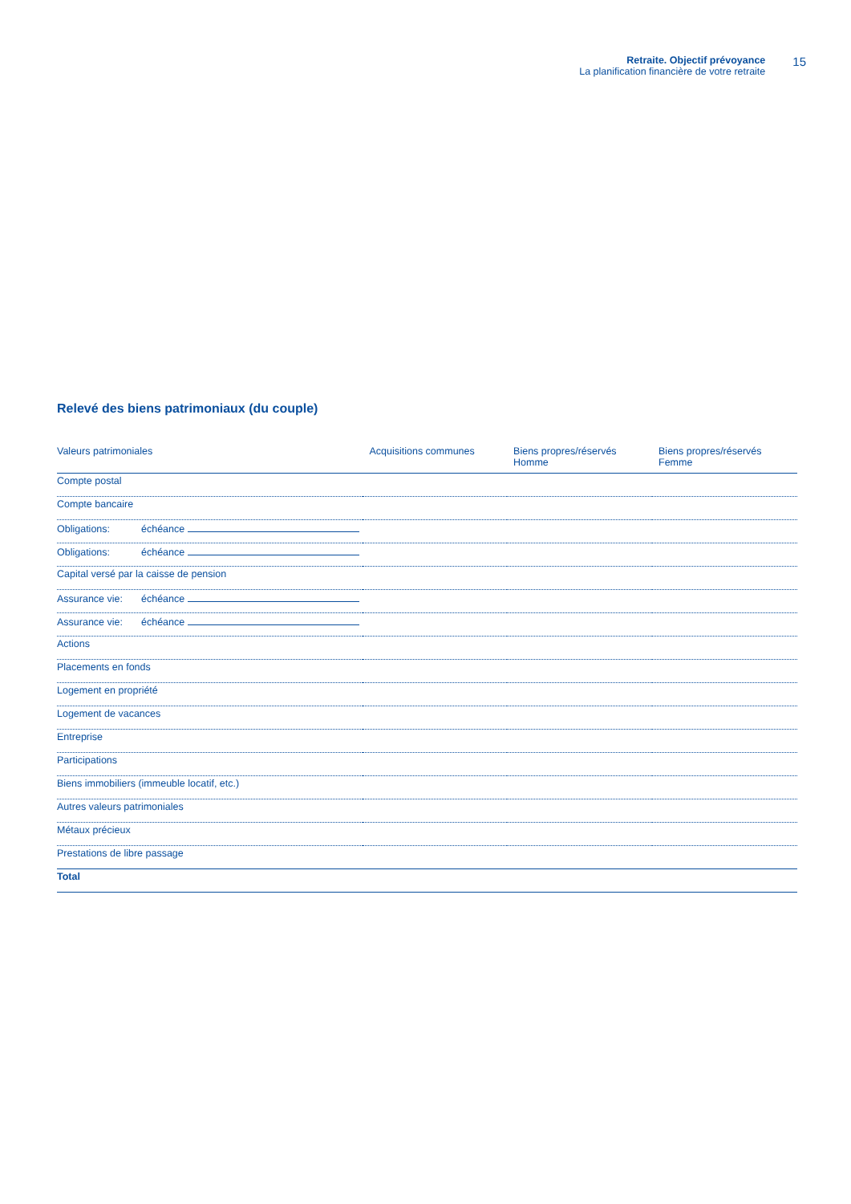Retraite. Objectif prévoyance
La planification financière de votre retraite
15
Relevé des biens patrimoniaux (du couple)
| Valeurs patrimoniales | Acquisitions communes | Biens propres/réservés Homme | Biens propres/réservés Femme |
| --- | --- | --- | --- |
| Compte postal | | | |
| Compte bancaire | | | |
| Obligations: échéance | | | |
| Obligations: échéance | | | |
| Capital versé par la caisse de pension | | | |
| Assurance vie: échéance | | | |
| Assurance vie: échéance | | | |
| Actions | | | |
| Placements en fonds | | | |
| Logement en propriété | | | |
| Logement de vacances | | | |
| Entreprise | | | |
| Participations | | | |
| Biens immobiliers (immeuble locatif, etc.) | | | |
| Autres valeurs patrimoniales | | | |
| Métaux précieux | | | |
| Prestations de libre passage | | | |
| Total | | | |